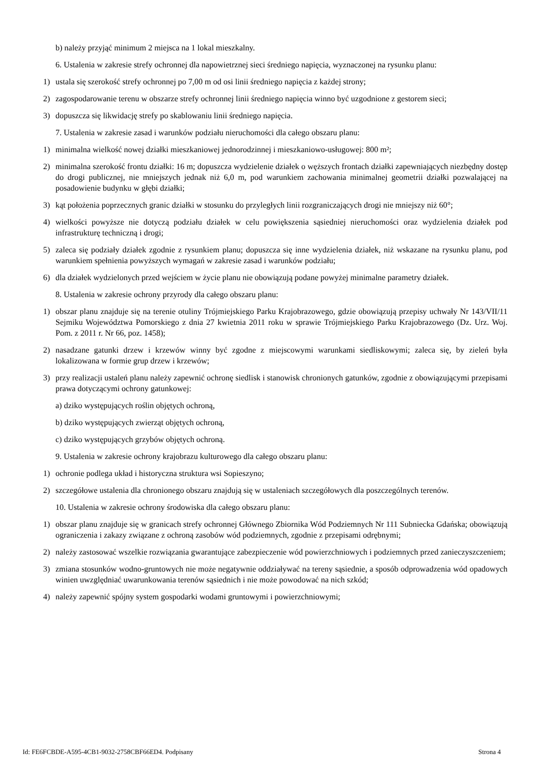b) należy przyjąć minimum 2 miejsca na 1 lokal mieszkalny.
6. Ustalenia w zakresie strefy ochronnej dla napowietrznej sieci średniego napięcia, wyznaczonej na rysunku planu:
1) ustala się szerokość strefy ochronnej po 7,00 m od osi linii średniego napięcia z każdej strony;
2) zagospodarowanie terenu w obszarze strefy ochronnej linii średniego napięcia winno być uzgodnione z gestorem sieci;
3) dopuszcza się likwidację strefy po skablowaniu linii średniego napięcia.
7. Ustalenia w zakresie zasad i warunków podziału nieruchomości dla całego obszaru planu:
1) minimalna wielkość nowej działki mieszkaniowej jednorodzinnej i mieszkaniowo-usługowej: 800 m²;
2) minimalna szerokość frontu działki: 16 m; dopuszcza wydzielenie działek o węższych frontach działki zapewniających niezbędny dostęp do drogi publicznej, nie mniejszych jednak niż 6,0 m, pod warunkiem zachowania minimalnej geometrii działki pozwalającej na posadowienie budynku w głębi działki;
3) kąt położenia poprzecznych granic działki w stosunku do przyległych linii rozgraniczających drogi nie mniejszy niż 60°;
4) wielkości powyższe nie dotyczą podziału działek w celu powiększenia sąsiedniej nieruchomości oraz wydzielenia działek pod infrastrukturę techniczną i drogi;
5) zaleca się podziały działek zgodnie z rysunkiem planu; dopuszcza się inne wydzielenia działek, niż wskazane na rysunku planu, pod warunkiem spełnienia powyższych wymagań w zakresie zasad i warunków podziału;
6) dla działek wydzielonych przed wejściem w życie planu nie obowiązują podane powyżej minimalne parametry działek.
8. Ustalenia w zakresie ochrony przyrody dla całego obszaru planu:
1) obszar planu znajduje się na terenie otuliny Trójmiejskiego Parku Krajobrazowego, gdzie obowiązują przepisy uchwały Nr 143/VII/11 Sejmiku Województwa Pomorskiego z dnia 27 kwietnia 2011 roku w sprawie Trójmiejskiego Parku Krajobrazowego (Dz. Urz. Woj. Pom. z 2011 r. Nr 66, poz. 1458);
2) nasadzane gatunki drzew i krzewów winny być zgodne z miejscowymi warunkami siedliskowymi; zaleca się, by zieleń była lokalizowana w formie grup drzew i krzewów;
3) przy realizacji ustaleń planu należy zapewnić ochronę siedlisk i stanowisk chronionych gatunków, zgodnie z obowiązującymi przepisami prawa dotyczącymi ochrony gatunkowej:
a) dziko występujących roślin objętych ochroną,
b) dziko występujących zwierząt objętych ochroną,
c) dziko występujących grzybów objętych ochroną.
9. Ustalenia w zakresie ochrony krajobrazu kulturowego dla całego obszaru planu:
1) ochronie podlega układ i historyczna struktura wsi Sopieszyno;
2) szczegółowe ustalenia dla chronionego obszaru znajdują się w ustaleniach szczegółowych dla poszczególnych terenów.
10. Ustalenia w zakresie ochrony środowiska dla całego obszaru planu:
1) obszar planu znajduje się w granicach strefy ochronnej Głównego Zbiornika Wód Podziemnych Nr 111 Subniecka Gdańska; obowiązują ograniczenia i zakazy związane z ochroną zasobów wód podziemnych, zgodnie z przepisami odrębnymi;
2) należy zastosować wszelkie rozwiązania gwarantujące zabezpieczenie wód powierzchniowych i podziemnych przed zanieczyszczeniem;
3) zmiana stosunków wodno-gruntowych nie może negatywnie oddziaływać na tereny sąsiednie, a sposób odprowadzenia wód opadowych winien uwzględniać uwarunkowania terenów sąsiednich i nie może powodować na nich szkód;
4) należy zapewnić spójny system gospodarki wodami gruntowymi i powierzchniowymi;
Id: FE6FCBDE-A595-4CB1-9032-2758CBF66ED4. Podpisany Strona 4